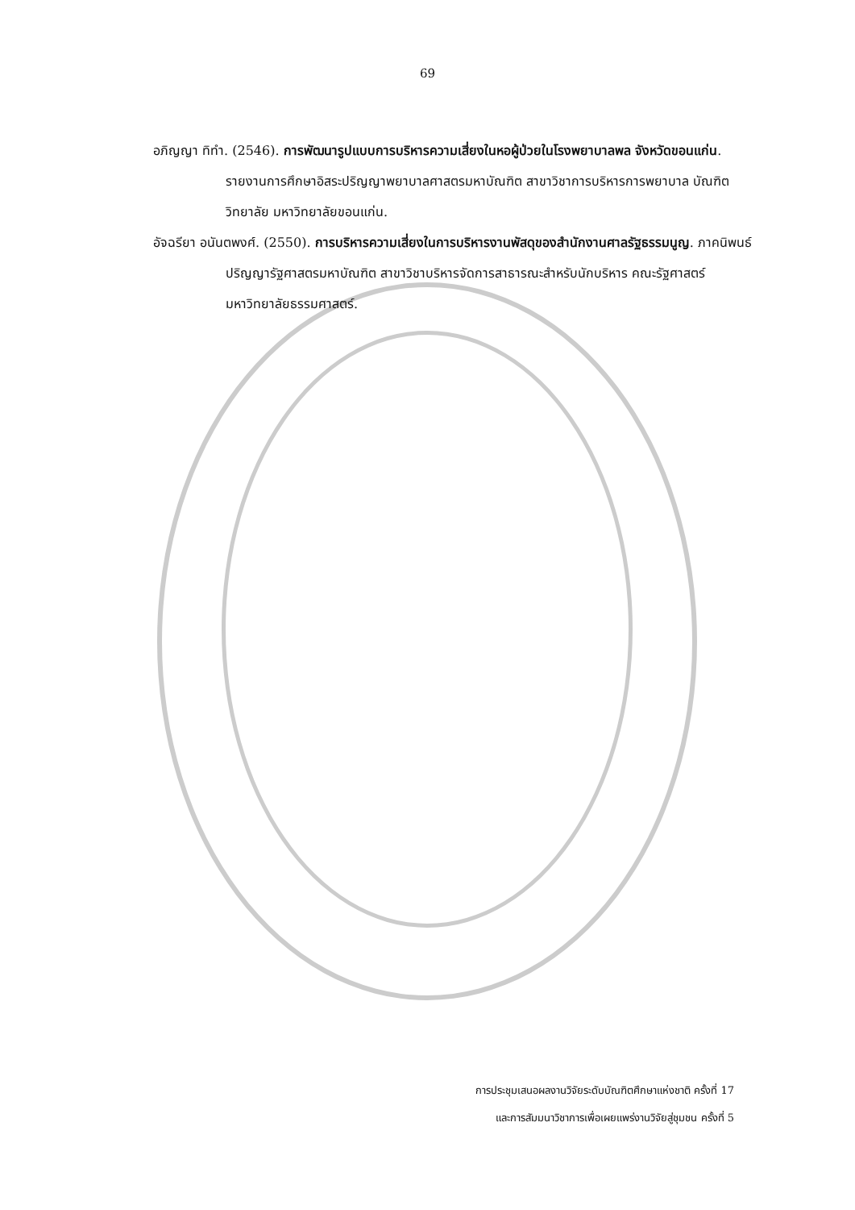69
อภิญญา ทิทำ. (2546). การพัฒนารูปแบบการบริหารความเสี่ยงในหอผู้ป่วยในโรงพยาบาลพล จังหวัดขอนแก่น. รายงานการศึกษาอิสระปริญญาพยาบาลศาสตรมหาบัณฑิต สาขาวิชาการบริหารการพยาบาล บัณฑิตวิทยาลัย มหาวิทยาลัยขอนแก่น.
อัจฉรียา อนันตพงศ์. (2550). การบริหารความเสี่ยงในการบริหารงานพัสดุของสำนักงานศาลรัฐธรรมนูญ. ภาคนิพนธ์ปริญญารัฐศาสตรมหาบัณฑิต สาขาวิชาบริหารจัดการสาธารณะสำหรับนักบริหาร คณะรัฐศาสตร์ มหาวิทยาลัยธรรมศาสตร์.
การประชุมเสนอผลงานวิจัยระดับบัณฑิตศึกษาแห่งชาติ ครั้งที่ 17
และการสัมมนาวิชาการเพื่อเผยแพร่งานวิจัยสู่ชุมชน ครั้งที่ 5